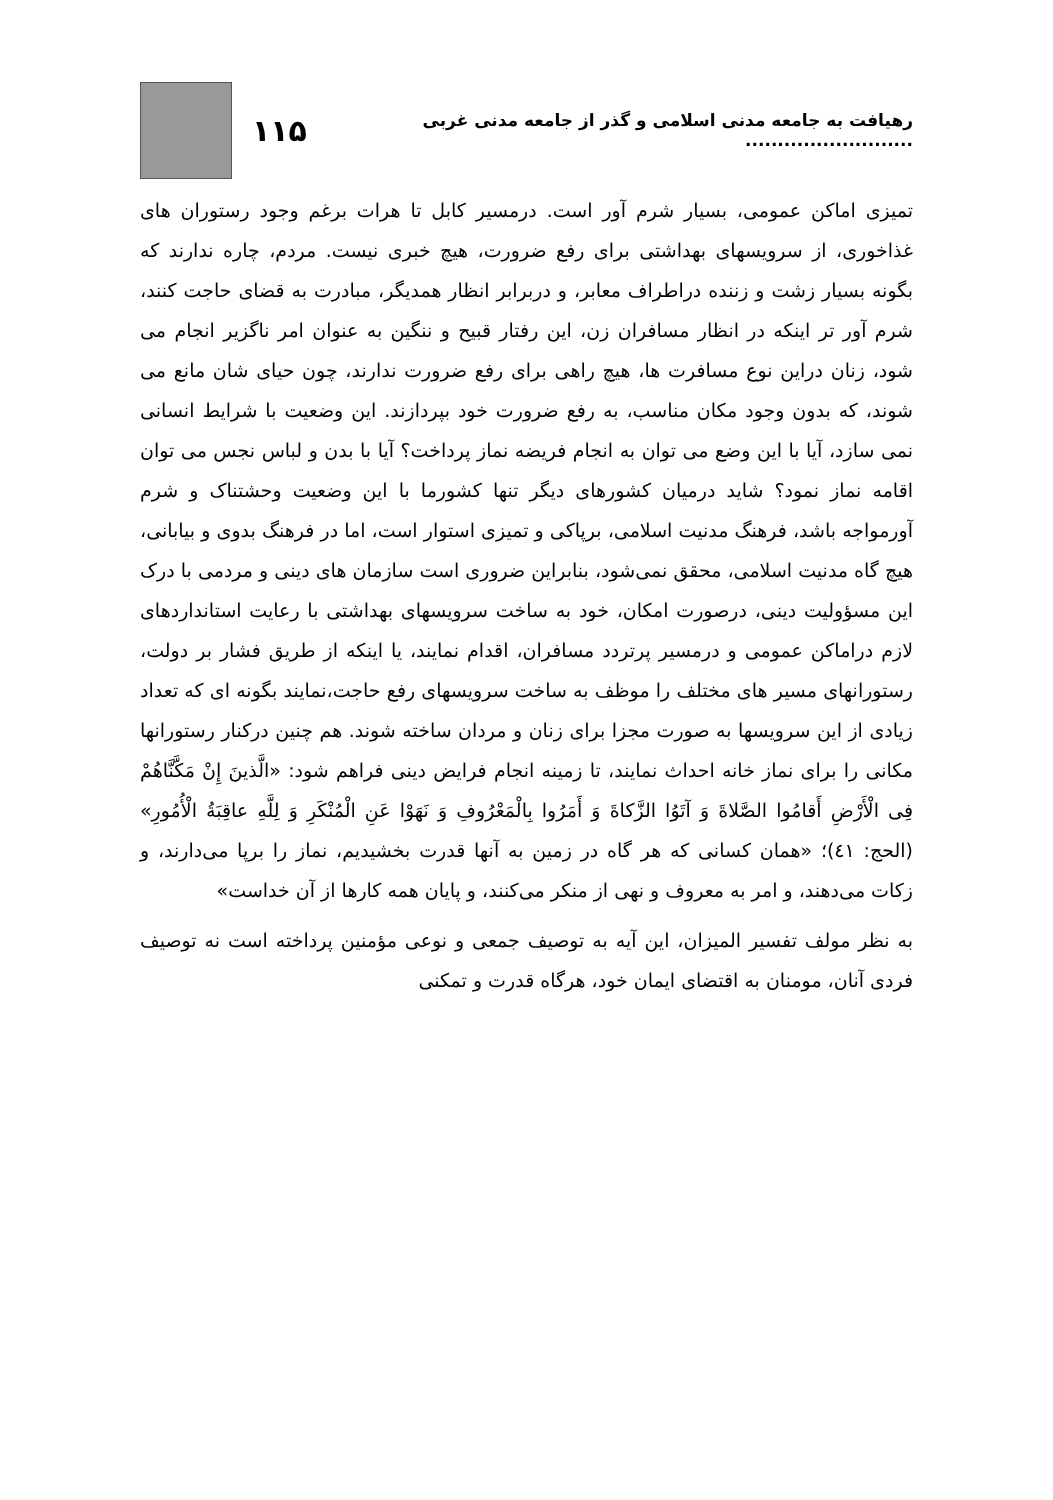رهیافت به جامعه مدنی اسلامی و گذر از جامعه مدنی غربی .......................... ۱۱۵
تمیزی اماکن عمومی، بسیار شرم آور است. درمسیر کابل تا هرات برغم وجود رستوران های غذاخوری، از سرویسهای بهداشتی برای رفع ضرورت، هیچ خبری نیست. مردم، چاره ندارند که بگونه بسیار زشت و زننده دراطراف معابر، و دربرابر انظار همدیگر، مبادرت به قضای حاجت کنند، شرم آور تر اینکه در انظار مسافران زن، این رفتار قبیح و ننگین به عنوان امر ناگزیر انجام می شود، زنان دراین نوع مسافرت ها، هیچ راهی برای رفع ضرورت ندارند، چون حیای شان مانع می شوند، که بدون وجود مکان مناسب، به رفع ضرورت خود بپردازند. این وضعیت با شرایط انسانی نمی سازد، آیا با این وضع می توان به انجام فریضه نماز پرداخت؟ آیا با بدن و لباس نجس می توان اقامه نماز نمود؟ شاید درمیان کشورهای دیگر تنها کشورما با این وضعیت وحشتناک و شرم آورمواجه باشد، فرهنگ مدنیت اسلامی، برپاکی و تمیزی استوار است، اما در فرهنگ بدوی و بیابانی، هیچ گاه مدنیت اسلامی، محقق نمی‌شود، بنابراین ضروری است سازمان های دینی و مردمی با درک این مسؤولیت دینی، درصورت امکان، خود به ساخت سرویسهای بهداشتی با رعایت استانداردهای لازم دراماکن عمومی و درمسیر پرتردد مسافران، اقدام نمایند، یا اینکه از طریق فشار بر دولت، رستورانهای مسیر های مختلف را موظف به ساخت سرویسهای رفع حاجت،نمایند بگونه ای که تعداد زیادی از این سرویسها به صورت مجزا برای زنان و مردان ساخته شوند. هم چنین درکنار رستورانها مکانی را برای نماز خانه احداث نمایند، تا زمینه انجام فرایض دینی فراهم شود: «الَّذینَ إِنْ مَكَّنَّاهُمْ فِی الْأَرْضِ أَقامُوا الصَّلاةَ وَ آتَوُا الزَّكاةَ وَ أَمَرُوا بِالْمَعْرُوفِ وَ نَهَوْا عَنِ الْمُنْكَرِ وَ لِلَّهِ عاقِبَةُ الْأُمُورِ» (الحج: ٤١)؛ «همان کسانی که هر گاه در زمین به آنها قدرت بخشیدیم، نماز را برپا می‌دارند، و زکات می‌دهند، و امر به معروف و نهی از منکر می‌کنند، و پایان همه کارها از آن خداست»
به نظر مولف تفسیر المیزان، این آیه به توصیف جمعی و نوعی مؤمنین پرداخته است نه توصیف فردی آنان، مومنان به اقتضای ایمان خود، هرگاه قدرت و تمکنی